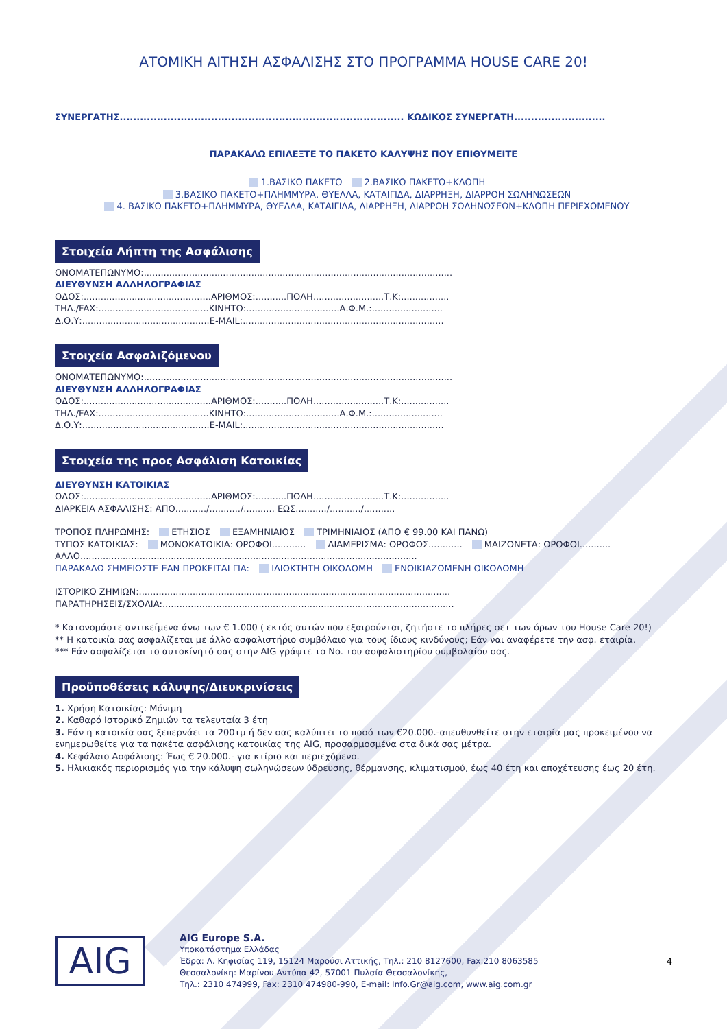ΑΤΟΜΙΚΗ ΑΙΤΗΣΗ ΑΣΦΑΛΙΣΗΣ ΣΤΟ ΠΡΟΓΡΑΜΜΑ HOUSE CARE 20!
ΣΥΝΕΡΓΑΤΗΣ.................................................................................... ΚΩΔΙΚΟΣ ΣΥΝΕΡΓΑΤΗ...........................
ΠΑΡΑΚΑΛΩ ΕΠΙΛΕΞΤΕ ΤΟ ΠΑΚΕΤΟ ΚΑΛΥΨΗΣ ΠΟΥ ΕΠΙΘΥΜΕΙΤΕ
1.ΒΑΣΙΚΟ ΠΑΚΕΤΟ 2.ΒΑΣΙΚΟ ΠΑΚΕΤΟ+ΚΛΟΠΗ
3.ΒΑΣΙΚΟ ΠΑΚΕΤΟ+ΠΛΗΜΜΥΡΑ, ΘΥΕΛΛΑ, ΚΑΤΑΙΓΙΔΑ, ΔΙΑΡΡΗΞΗ, ΔΙΑΡΡΟΗ ΣΩΛΗΝΩΣΕΩΝ
4. ΒΑΣΙΚΟ ΠΑΚΕΤΟ+ΠΛΗΜΜΥΡΑ, ΘΥΕΛΛΑ, ΚΑΤΑΙΓΙΔΑ, ΔΙΑΡΡΗΞΗ, ΔΙΑΡΡΟΗ ΣΩΛΗΝΩΣΕΩΝ+ΚΛΟΠΗ ΠΕΡΙΕΧΟΜΕΝΟΥ
Στοιχεία Λήπτη της Ασφάλισης
ΟΝΟΜΑΤΕΠΩΝΥΜΟ:.............................................................................................................
ΔΙΕΥΘΥΝΣΗ ΑΛΛΗΛΟΓΡΑΦΙΑΣ
ΟΔΟΣ:.............................................ΑΡΙΘΜΟΣ:...........ΠΟΛΗ.........................Τ.Κ:.................
ΤΗΛ./FAX:.......................................ΚΙΝΗΤΟ:.................................Α.Φ.Μ.:.........................
Δ.Ο.Υ:.............................................E-MAIL:.......................................................................
Στοιχεία Ασφαλιζόμενου
ΟΝΟΜΑΤΕΠΩΝΥΜΟ:.............................................................................................................
ΔΙΕΥΘΥΝΣΗ ΑΛΛΗΛΟΓΡΑΦΙΑΣ
ΟΔΟΣ:.............................................ΑΡΙΘΜΟΣ:...........ΠΟΛΗ.........................Τ.Κ:.................
ΤΗΛ./FAX:.......................................ΚΙΝΗΤΟ:.................................Α.Φ.Μ.:.........................
Δ.Ο.Υ:.............................................E-MAIL:.......................................................................
Στοιχεία της προς Ασφάλιση Κατοικίας
ΔΙΕΥΘΥΝΣΗ ΚΑΤΟΙΚΙΑΣ
ΟΔΟΣ:.............................................ΑΡΙΘΜΟΣ:...........ΠΟΛΗ.........................Τ.Κ:.................
ΔΙΑΡΚΕΙΑ ΑΣΦΑΛΙΣΗΣ: ΑΠΟ.........../.........../........... ΕΩΣ.........../.........../...........
ΤΡΟΠΟΣ ΠΛΗΡΩΜΗΣ: ΕΤΗΣΙΟΣ ΕΞΑΜΗΝΙΑΙΟΣ ΤΡΙΜΗΝΙΑΙΟΣ (ΑΠΟ € 99.00 ΚΑΙ ΠΑΝΩ)
ΤΥΠΟΣ ΚΑΤΟΙΚΙΑΣ: ΜΟΝΟΚΑΤΟΙΚΙΑ: ΟΡΟΦΟΙ............ ΔΙΑΜΕΡΙΣΜΑ: ΟΡΟΦΟΣ............ ΜΑΙΖΟΝΕΤΑ: ΟΡΟΦΟΙ...........
ΑΛΛΟ.......................................................................................................................
ΠΑΡΑΚΑΛΩ ΣΗΜΕΙΩΣΤΕ ΕΑΝ ΠΡΟΚΕΙΤΑΙ ΓΙΑ: ΙΔΙΟΚΤΗΤΗ ΟΙΚΟΔΟΜΗ ΕΝΟΙΚΙΑΖΟΜΕΝΗ ΟΙΚΟΔΟΜΗ
ΙΣΤΟΡΙΚΟ ΖΗΜΙΩΝ:..............................................................................................................
ΠΑΡΑΤΗΡΗΣΕΙΣ/ΣΧΟΛΙΑ:.......................................................................................................
* Κατονομάστε αντικείμενα άνω των € 1.000 ( εκτός αυτών που εξαιρούνται, ζητήστε το πλήρες σετ των όρων του House Care 20!)
** Η κατοικία σας ασφαλίζεται με άλλο ασφαλιστήριο συμβόλαιο για τους ίδιους κινδύνους; Εάν ναι αναφέρετε την ασφ. εταιρία.
*** Εάν ασφαλίζεται το αυτοκίνητό σας στην AIG γράψτε το No. του ασφαλιστηρίου συμβολαίου σας.
Προϋποθέσεις κάλυψης/Διευκρινίσεις
1. Χρήση Κατοικίας: Μόνιμη
2. Καθαρό Ιστορικό Ζημιών τα τελευταία 3 έτη
3. Εάν η κατοικία σας ξεπερνάει τα 200τμ ή δεν σας καλύπτει το ποσό των €20.000.-απευθυνθείτε στην εταιρία μας προκειμένου να ενημερωθείτε για τα πακέτα ασφάλισης κατοικίας της AIG, προσαρμοσμένα στα δικά σας μέτρα.
4. Κεφάλαιο Ασφάλισης: Έως € 20.000.- για κτίριο και περιεχόμενο.
5. Ηλικιακός περιορισμός για την κάλυψη σωληνώσεων ύδρευσης, θέρμανσης, κλιματισμού, έως 40 έτη και αποχέτευσης έως 20 έτη.
AIG
AIG Europe S.A.
Υποκατάστημα Ελλάδας
Έδρα: Λ. Κηφισίας 119, 15124 Μαρούσι Αττικής, Τηλ.: 210 8127600, Fax:210 8063585
Θεσσαλονίκη: Μαρίνου Αντύπα 42, 57001 Πυλαία Θεσσαλονίκης,
Τηλ.: 2310 474999, Fax: 2310 474980-990, E-mail: Info.Gr@aig.com, www.aig.com.gr
4